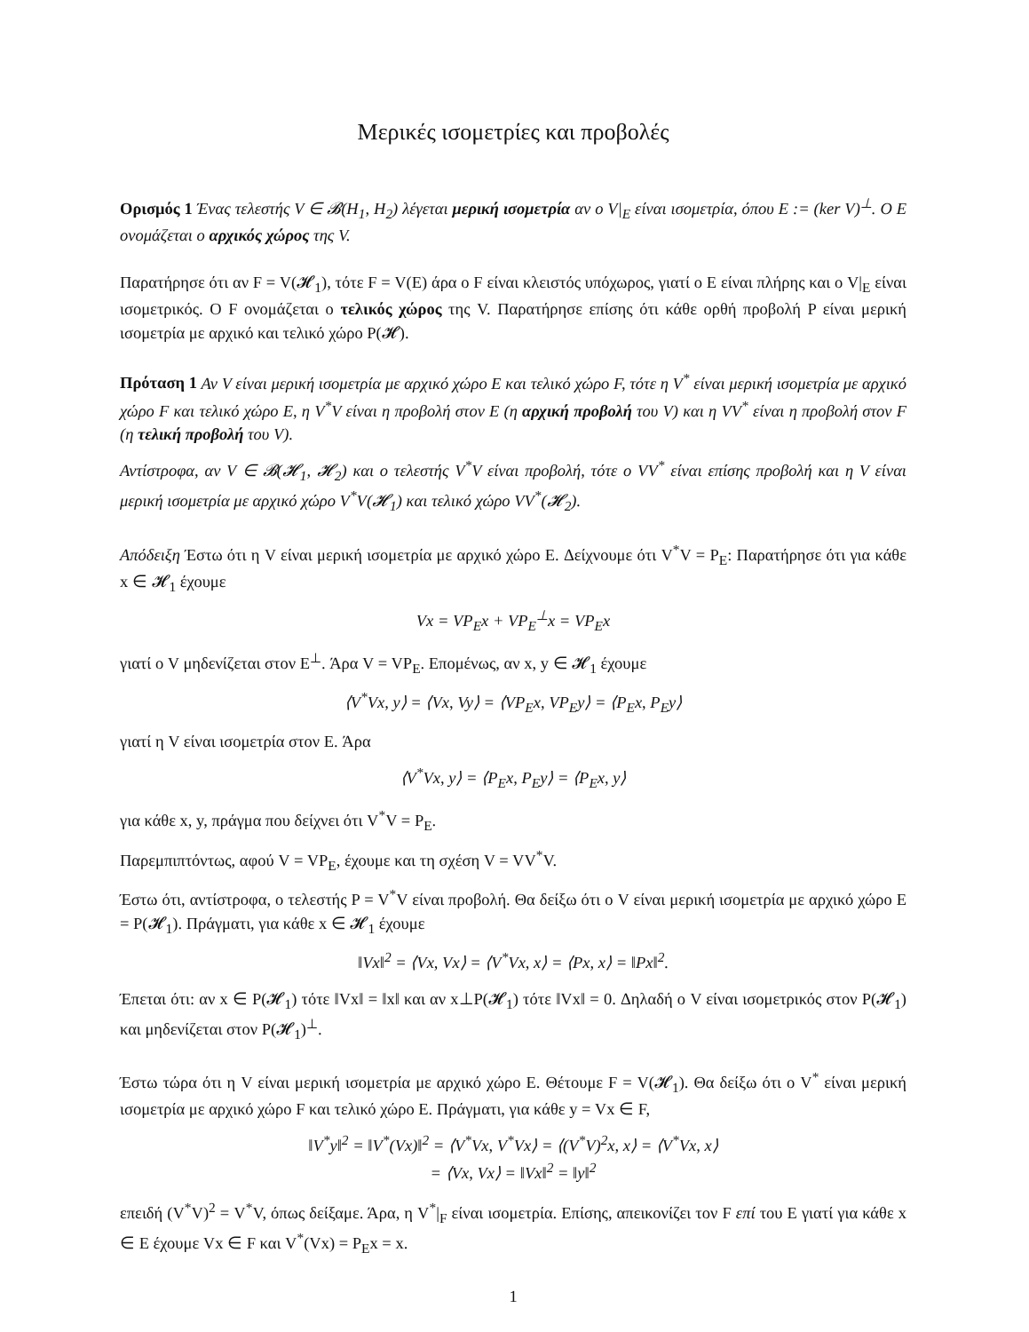Μερικές ισομετρίες και προβολές
Ορισμός 1 Ένας τελεστής V ∈ 𝓑(H<sub>1</sub>, H<sub>2</sub>) λέγεται μερική ισομετρία αν ο V|<sub>E</sub> είναι ισομετρία, όπου E := (ker V)<sup>⊥</sup>. Ο E ονομάζεται ο αρχικός χώρος της V.
Παρατήρησε ότι αν F = V(𝓗<sub>1</sub>), τότε F = V(E) άρα ο F είναι κλειστός υπόχωρος, γιατί ο E είναι πλήρης και ο V|<sub>E</sub> είναι ισομετρικός. Ο F ονομάζεται ο τελικός χώρος της V. Παρατήρησε επίσης ότι κάθε ορθή προβολή P είναι μερική ισομετρία με αρχικό και τελικό χώρο P(𝓗).
Πρόταση 1 Αν V είναι μερική ισομετρία με αρχικό χώρο E και τελικό χώρο F, τότε η V<sup>*</sup> είναι μερική ισομετρία με αρχικό χώρο F και τελικό χώρο E, η V<sup>*</sup>V είναι η προβολή στον E (η αρχική προβολή του V) και η VV<sup>*</sup> είναι η προβολή στον F (η τελική προβολή του V).
Αντίστροφα, αν V ∈ 𝓑(𝓗<sub>1</sub>, 𝓗<sub>2</sub>) και ο τελεστής V<sup>*</sup>V είναι προβολή, τότε ο VV<sup>*</sup> είναι επίσης προβολή και η V είναι μερική ισομετρία με αρχικό χώρο V<sup>*</sup>V(𝓗<sub>1</sub>) και τελικό χώρο VV<sup>*</sup>(𝓗<sub>2</sub>).
Απόδειξη Έστω ότι η V είναι μερική ισομετρία με αρχικό χώρο E. Δείχνουμε ότι V<sup>*</sup>V = P<sub>E</sub>: Παρατήρησε ότι για κάθε x ∈ 𝓗<sub>1</sub> έχουμε
Vx = VP<sub>E</sub>x + VP<sub>E</sub><sup>⊥</sup>x = VP<sub>E</sub>x
γιατί ο V μηδενίζεται στον E<sup>⊥</sup>. Άρα V = VP<sub>E</sub>. Επομένως, αν x, y ∈ 𝓗<sub>1</sub> έχουμε
⟨V<sup>*</sup>Vx, y⟩ = ⟨Vx, Vy⟩ = ⟨VP<sub>E</sub>x, VP<sub>E</sub>y⟩ = ⟨P<sub>E</sub>x, P<sub>E</sub>y⟩
γιατί η V είναι ισομετρία στον E. Άρα
⟨V<sup>*</sup>Vx, y⟩ = ⟨P<sub>E</sub>x, P<sub>E</sub>y⟩ = ⟨P<sub>E</sub>x, y⟩
για κάθε x, y, πράγμα που δείχνει ότι V<sup>*</sup>V = P<sub>E</sub>.
Παρεμπιπτόντως, αφού V = VP<sub>E</sub>, έχουμε και τη σχέση V = VV<sup>*</sup>V.
Έστω ότι, αντίστροφα, ο τελεστής P = V<sup>*</sup>V είναι προβολή. Θα δείξω ότι ο V είναι μερική ισομετρία με αρχικό χώρο E = P(𝓗<sub>1</sub>). Πράγματι, για κάθε x ∈ 𝓗<sub>1</sub> έχουμε
‖Vx‖<sup>2</sup> = ⟨Vx, Vx⟩ = ⟨V<sup>*</sup>Vx, x⟩ = ⟨Px, x⟩ = ‖Px‖<sup>2</sup>.
Έπεται ότι: αν x ∈ P(𝓗<sub>1</sub>) τότε ‖Vx‖ = ‖x‖ και αν x⊥P(𝓗<sub>1</sub>) τότε ‖Vx‖ = 0. Δηλαδή ο V είναι ισομετρικός στον P(𝓗<sub>1</sub>) και μηδενίζεται στον P(𝓗<sub>1</sub>)<sup>⊥</sup>.
Έστω τώρα ότι η V είναι μερική ισομετρία με αρχικό χώρο E. Θέτουμε F = V(𝓗<sub>1</sub>). Θα δείξω ότι ο V<sup>*</sup> είναι μερική ισομετρία με αρχικό χώρο F και τελικό χώρο E. Πράγματι, για κάθε y = Vx ∈ F,
‖V<sup>*</sup>y‖<sup>2</sup> = ‖V<sup>*</sup>(Vx)‖<sup>2</sup> = ⟨V<sup>*</sup>Vx, V<sup>*</sup>Vx⟩ = ⟨(V<sup>*</sup>V)<sup>2</sup>x, x⟩ = ⟨V<sup>*</sup>Vx, x⟩
= ⟨Vx, Vx⟩ = ‖Vx‖<sup>2</sup> = ‖y‖<sup>2</sup>
επειδή (V<sup>*</sup>V)<sup>2</sup> = V<sup>*</sup>V, όπως δείξαμε. Άρα, η V<sup>*</sup>|<sub>F</sub> είναι ισομετρία. Επίσης, απεικονίζει τον F επί του E γιατί για κάθε x ∈ E έχουμε Vx ∈ F και V<sup>*</sup>(Vx) = P<sub>E</sub>x = x.
1